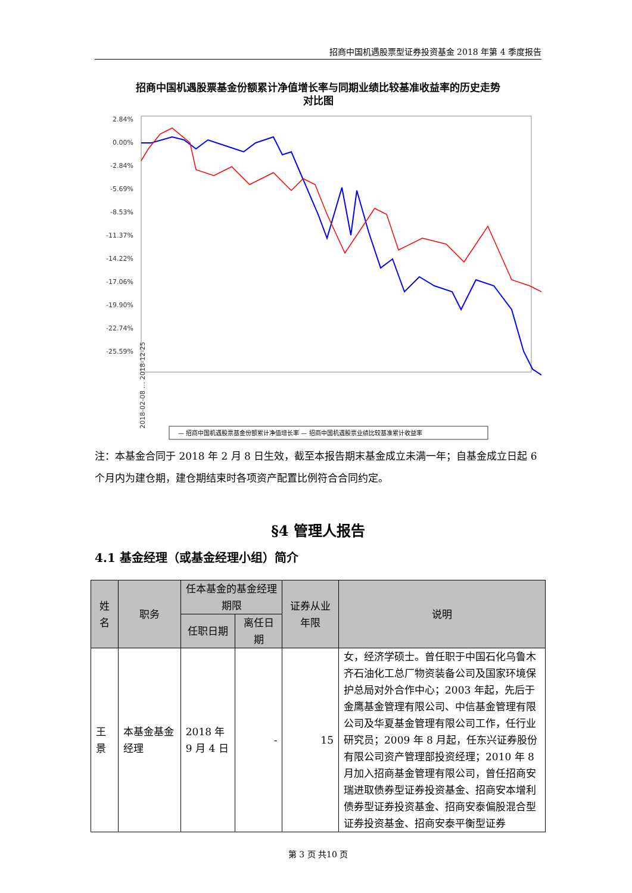招商中国机遇股票型证券投资基金 2018 年第 4 季度报告
招商中国机遇股票基金份额累计净值增长率与同期业绩比较基准收益率的历史走势
对比图
2.84%
0.00%
-2.84%
-5.69%
-8.53%
-11.37%
-14.22%
-17.06%
-19.90%
-22.74%
-25.59%
2018-02-08 … 2018-12-25
— 招商中国机遇股票基金份额累计净值增长率 — 招商中国机遇股票业绩比较基准累计收益率
注：本基金合同于 2018 年 2 月 8 日生效，截至本报告期末基金成立未满一年；自基金成立日起 6 个月内为建仓期，建仓期结束时各项资产配置比例符合合同约定。
§4 管理人报告
4.1 基金经理（或基金经理小组）简介
| 姓名 | 职务 | 任本基金的基金经理期限 | | 证券从业年限 | 说明 |
| --- | --- | --- | --- | --- | --- |
| | | 任职日期 | 离任日期 | | |
| 王景 | 本基金基金经理 | 2018 年 9 月 4 日 | - | 15 | 女，经济学硕士。曾任职于中国石化乌鲁木齐石油化工总厂物资装备公司及国家环境保护总局对外合作中心；2003 年起，先后于金鹰基金管理有限公司、中信基金管理有限公司及华夏基金管理有限公司工作，任行业研究员；2009 年 8 月起，任东兴证券股份有限公司资产管理部投资经理；2010 年 8 月加入招商基金管理有限公司，曾任招商安瑞进取债券型证券投资基金、招商安本增利债券型证券投资基金、招商安泰偏股混合型证券投资基金、招商安泰平衡型证券 |
第 3 页 共10 页